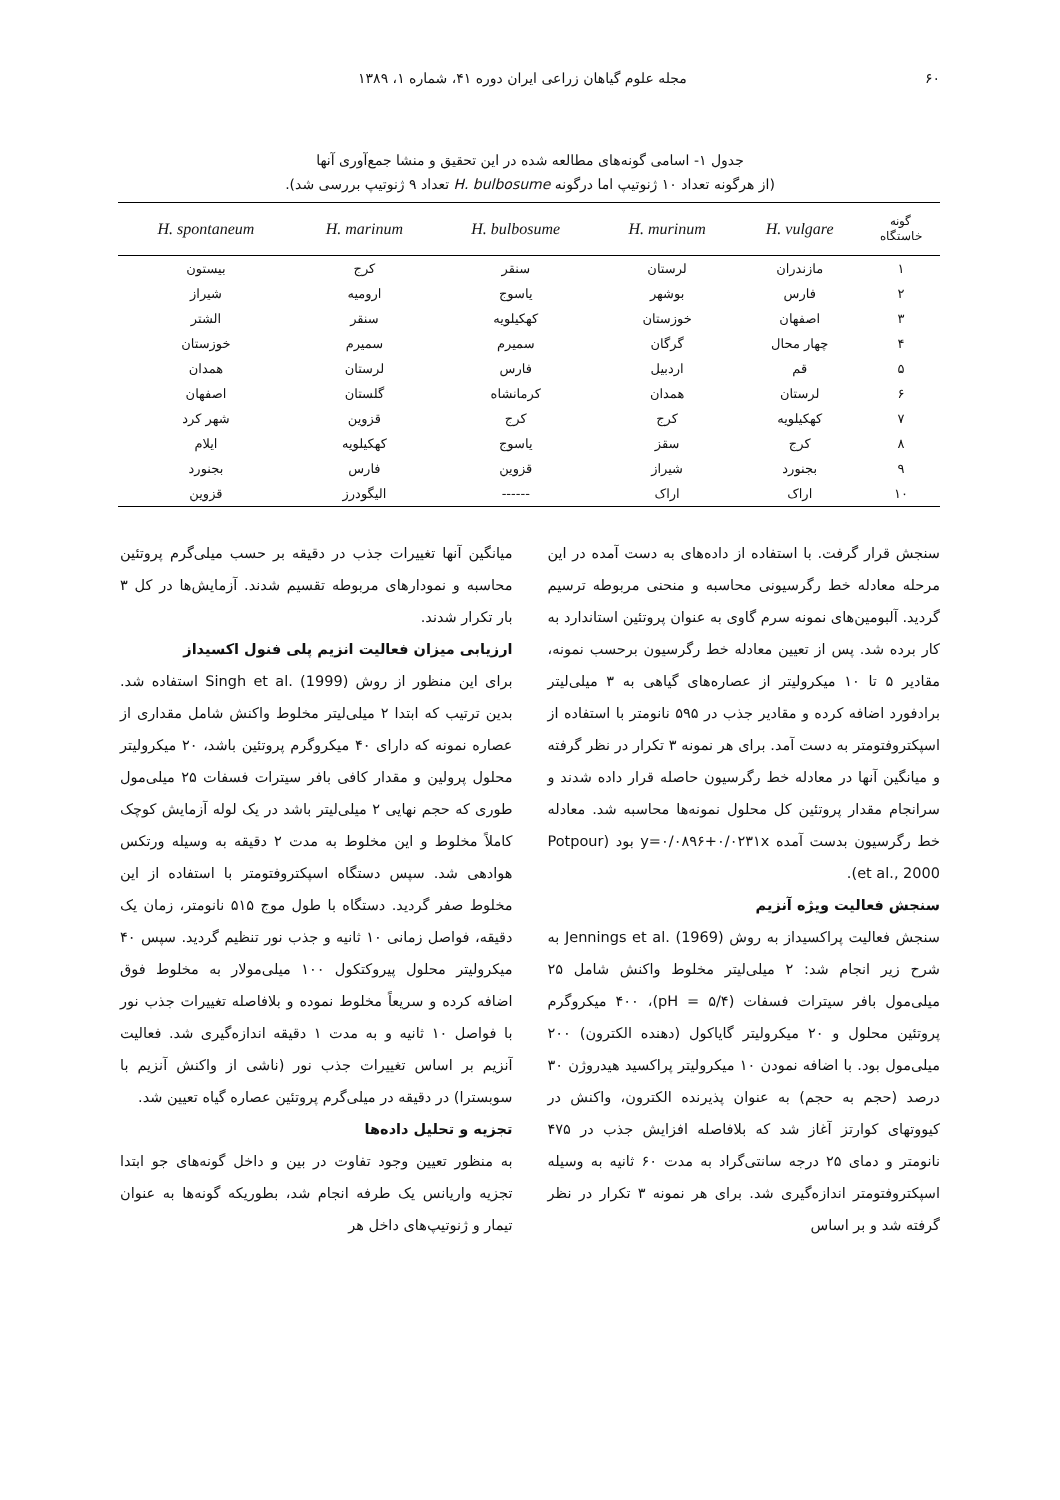۶۰ مجله علوم گیاهان زراعی ایران دوره ۴۱، شماره ۱، ۱۳۸۹
جدول ۱- اسامی گونه‌های مطالعه شده در این تحقیق و منشا جمع‌آوری آنها
(از هرگونه تعداد ۱۰ ژنوتیپ اما درگونه H. bulbosume تعداد ۹ ژنوتیپ بررسی شد).
| گونه خاستگاه | H. vulgare | H. murinum | H. bulbosume | H. marinum | H. spontaneum |
| --- | --- | --- | --- | --- | --- |
| ۱ | مازندران | لرستان | سنقر | کرج | بیستون |
| ۲ | فارس | بوشهر | یاسوج | ارومیه | شیراز |
| ۳ | اصفهان | خوزستان | کهکیلویه | سنقر | الشتر |
| ۴ | چهار محال | گرگان | سمیرم | سمیرم | خوزستان |
| ۵ | قم | اردبیل | فارس | لرستان | همدان |
| ۶ | لرستان | همدان | کرمانشاه | گلستان | اصفهان |
| ۷ | کهکیلویه | کرج | کرج | قزوین | شهر کرد |
| ۸ | کرج | سقز | یاسوج | کهکیلویه | ایلام |
| ۹ | بجنورد | شیراز | قزوین | فارس | بجنورد |
| ۱۰ | اراک | اراک | ------ | الیگودرز | قزوین |
سنجش قرار گرفت. با استفاده از داده‌های به دست آمده در این مرحله معادله خط رگرسیونی محاسبه و منحنی مربوطه ترسیم گردید. آلبومین‌های نمونه سرم گاوی به عنوان پروتئین استاندارد به کار برده شد. پس از تعیین معادله خط رگرسیون برحسب نمونه، مقادیر ۵ تا ۱۰ میکرولیتر از عصاره‌های گیاهی به ۳ میلی‌لیتر برادفورد اضافه کرده و مقادیر جذب در ۵۹۵ نانومتر با استفاده از اسپکتروفتومتر به دست آمد. برای هر نمونه ۳ تکرار در نظر گرفته و میانگین آنها در معادله خط رگرسیون حاصله قرار داده شدند و سرانجام مقدار پروتئین کل محلول نمونه‌ها محاسبه شد. معادله خط رگرسیون بدست آمده y=۰/۰۸۹۶+۰/۰۲۳۱x بود (Potpour et al., 2000).
سنجش فعالیت ویژه آنزیم
سنجش فعالیت پراکسیداز به روش Jennings et al. (1969) به شرح زیر انجام شد: ۲ میلی‌لیتر مخلوط واکنش شامل ۲۵ میلی‌مول بافر سیترات فسفات (pH = ۵/۴)، ۴۰۰ میکروگرم پروتئین محلول و ۲۰ میکرولیتر گایاکول (دهنده الکترون) ۲۰۰ میلی‌مول بود. با اضافه نمودن ۱۰ میکرولیتر پراکسید هیدروژن ۳۰ درصد (حجم به حجم) به عنوان پذیرنده الکترون، واکنش در کیووتهای کوارتز آغاز شد که بلافاصله افزایش جذب در ۴۷۵ نانومتر و دمای ۲۵ درجه سانتی‌گراد به مدت ۶۰ ثانیه به وسیله اسپکتروفتومتر اندازه‌گیری شد. برای هر نمونه ۳ تکرار در نظر گرفته شد و بر اساس
میانگین آنها تغییرات جذب در دقیقه بر حسب میلی‌گرم پروتئین محاسبه و نمودارهای مربوطه تقسیم شدند. آزمایش‌ها در کل ۳ بار تکرار شدند.
ارزیابی میزان فعالیت انزیم پلی فنول اکسیداز
برای این منظور از روش Singh et al. (1999) استفاده شد. بدین ترتیب که ابتدا ۲ میلی‌لیتر مخلوط واکنش شامل مقداری از عصاره نمونه که دارای ۴۰ میکروگرم پروتئین باشد، ۲۰ میکرولیتر محلول پرولین و مقدار کافی بافر سیترات فسفات ۲۵ میلی‌مول طوری که حجم نهایی ۲ میلی‌لیتر باشد در یک لوله آزمایش کوچک کاملاً مخلوط و این مخلوط به مدت ۲ دقیقه به وسیله ورتکس هوادهی شد. سپس دستگاه اسپکتروفتومتر با استفاده از این مخلوط صفر گردید. دستگاه با طول موج ۵۱۵ نانومتر، زمان یک دقیقه، فواصل زمانی ۱۰ ثانیه و جذب نور تنظیم گردید. سپس ۴۰ میکرولیتر محلول پیروکتکول ۱۰۰ میلی‌مولار به مخلوط فوق اضافه کرده و سریعاً مخلوط نموده و بلافاصله تغییرات جذب نور با فواصل ۱۰ ثانیه و به مدت ۱ دقیقه اندازه‌گیری شد. فعالیت آنزیم بر اساس تغییرات جذب نور (ناشی از واکنش آنزیم با سوبسترا) در دقیقه در میلی‌گرم پروتئین عصاره گیاه تعیین شد.
تجزیه و تحلیل داده‌ها
به منظور تعیین وجود تفاوت در بین و داخل گونه‌های جو ابتدا تجزیه واریانس یک طرفه انجام شد، بطوریکه گونه‌ها به عنوان تیمار و ژنوتیپ‌های داخل هر